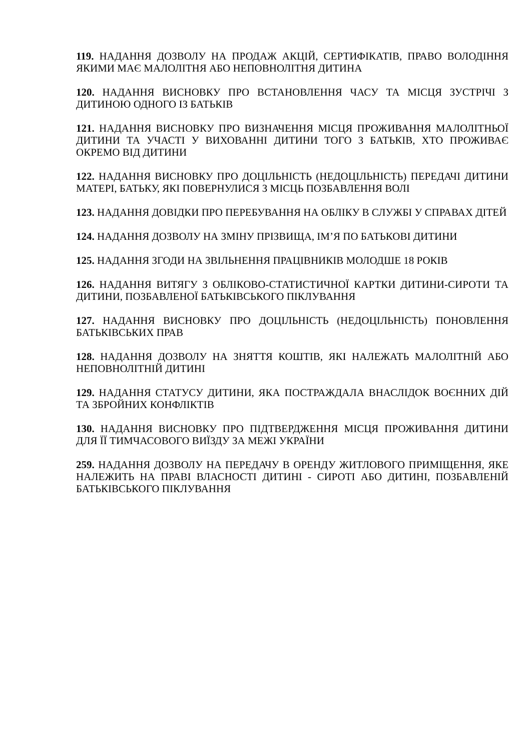119. НАДАННЯ ДОЗВОЛУ НА ПРОДАЖ АКЦІЙ, СЕРТИФІКАТІВ, ПРАВО ВОЛОДІННЯ ЯКИМИ МАЄ МАЛОЛІТНЯ АБО НЕПОВНОЛІТНЯ ДИТИНА
120. НАДАННЯ ВИСНОВКУ ПРО ВСТАНОВЛЕННЯ ЧАСУ ТА МІСЦЯ ЗУСТРІЧІ З ДИТИНОЮ ОДНОГО ІЗ БАТЬКІВ
121. НАДАННЯ ВИСНОВКУ ПРО ВИЗНАЧЕННЯ МІСЦЯ ПРОЖИВАННЯ МАЛОЛІТНЬОЇ ДИТИНИ ТА УЧАСТІ У ВИХОВАННІ ДИТИНИ ТОГО З БАТЬКІВ, ХТО ПРОЖИВАЄ ОКРЕМО ВІД ДИТИНИ
122. НАДАННЯ ВИСНОВКУ ПРО ДОЦІЛЬНІСТЬ (НЕДОЦІЛЬНІСТЬ) ПЕРЕДАЧІ ДИТИНИ МАТЕРІ, БАТЬКУ, ЯКІ ПОВЕРНУЛИСЯ З МІСЦЬ ПОЗБАВЛЕННЯ ВОЛІ
123. НАДАННЯ ДОВІДКИ ПРО ПЕРЕБУВАННЯ НА ОБЛІКУ В СЛУЖБІ У СПРАВАХ ДІТЕЙ
124. НАДАННЯ ДОЗВОЛУ НА ЗМІНУ ПРІЗВИЩА, ІМ’Я ПО БАТЬКОВІ ДИТИНИ
125. НАДАННЯ ЗГОДИ НА ЗВІЛЬНЕННЯ ПРАЦІВНИКІВ МОЛОДШЕ 18 РОКІВ
126. НАДАННЯ ВИТЯГУ З ОБЛІКОВО-СТАТИСТИЧНОЇ КАРТКИ ДИТИНИ-СИРОТИ ТА ДИТИНИ, ПОЗБАВЛЕНОЇ БАТЬКІВСЬКОГО ПІКЛУВАННЯ
127. НАДАННЯ ВИСНОВКУ ПРО ДОЦІЛЬНІСТЬ (НЕДОЦІЛЬНІСТЬ) ПОНОВЛЕННЯ БАТЬКІВСЬКИХ ПРАВ
128. НАДАННЯ ДОЗВОЛУ НА ЗНЯТТЯ КОШТІВ, ЯКІ НАЛЕЖАТЬ МАЛОЛІТНІЙ АБО НЕПОВНОЛІТНІЙ ДИТИНІ
129. НАДАННЯ СТАТУСУ ДИТИНИ, ЯКА ПОСТРАЖДАЛА ВНАСЛІДОК ВОЄННИХ ДІЙ ТА ЗБРОЙНИХ КОНФЛІКТІВ
130. НАДАННЯ ВИСНОВКУ ПРО ПІДТВЕРДЖЕННЯ МІСЦЯ ПРОЖИВАННЯ ДИТИНИ ДЛЯ ЇЇ ТИМЧАСОВОГО ВИЇЗДУ ЗА МЕЖІ УКРАЇНИ
259. НАДАННЯ ДОЗВОЛУ НА ПЕРЕДАЧУ В ОРЕНДУ ЖИТЛОВОГО ПРИМІЩЕННЯ, ЯКЕ НАЛЕЖИТЬ НА ПРАВІ ВЛАСНОСТІ ДИТИНІ - СИРОТІ АБО ДИТИНІ, ПОЗБАВЛЕНІЙ БАТЬКІВСЬКОГО ПІКЛУВАННЯ